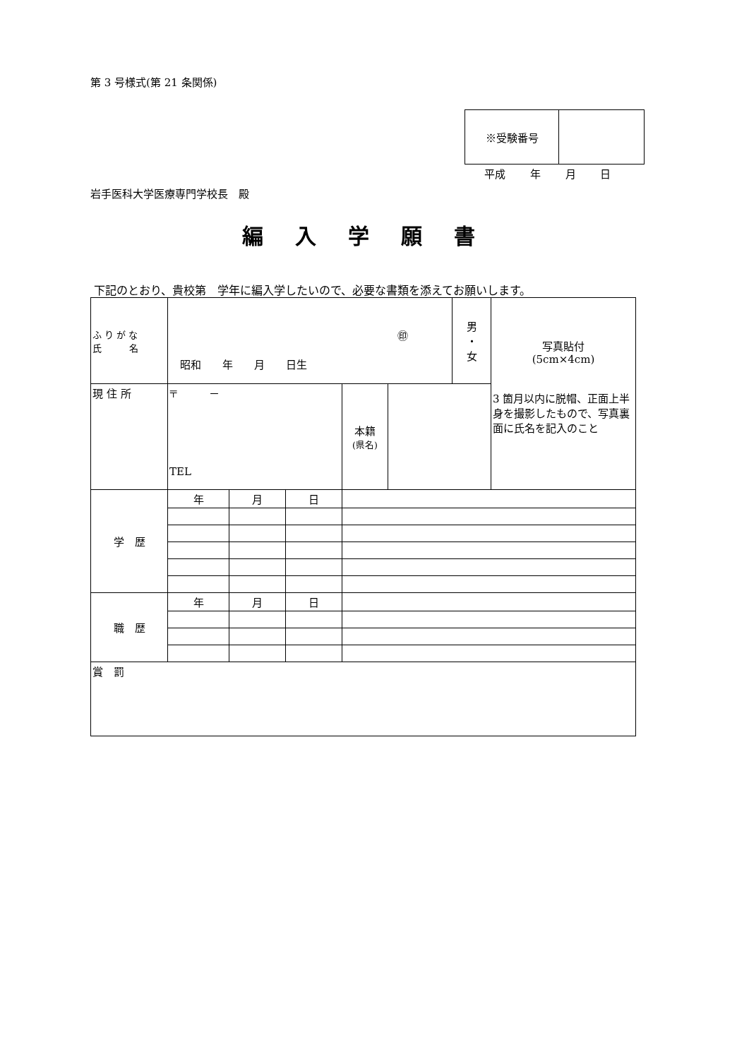第 3 号様式(第 21 条関係)
| ※受験番号 | |
平成 年 月 日
岩手医科大学医療専門学校長　殿
編入学願書
下記のとおり、貴校第　学年に編入学したいので、必要な書類を添えてお願いします。
| ふ り が な 氏 名 | ㊞ 昭和 年 月 日生 | | | | | 男 ・ 女 | 写真貼付 (5cm×4cm) 3 箇月以内に脱帽、正面上半身を撮影したもので、写真裏面に氏名を記入のこと |
| 現 住 所 | 〒 － TEL | | | 本籍 (県名) | | | |
| 学 歴 | 年 | 月 | 日 | | | | |
| 職 歴 | 年 | 月 | 日 | | | | |
| 賞 罰 | | | | | | | |